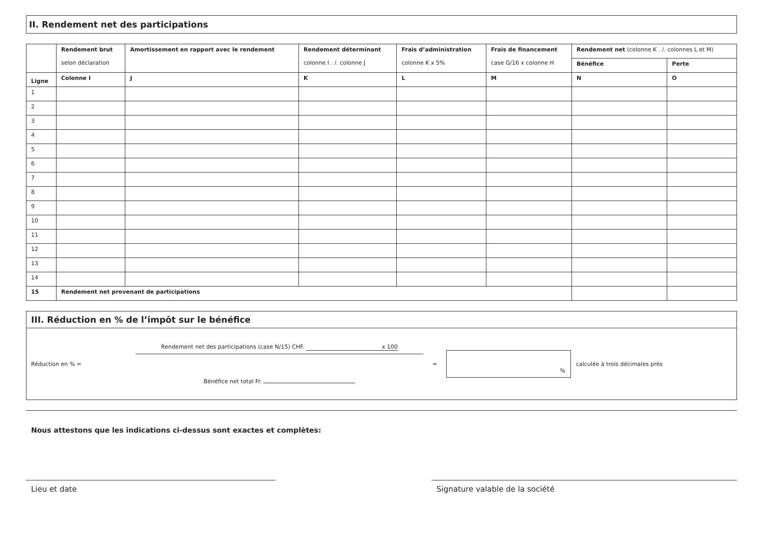II. Rendement net des participations
| | Rendement brut selon déclaration | Amortissement en rapport avec le rendement | Rendement déterminant colonne I . /. colonne J | Frais d’administration colonne K x 5% | Frais de financement case G/16 x colonne H | Rendement net (colonne K . /. colonnes L et M) | |
| | | | | | | Bénéfice | Perte |
| Ligne | Colonne I | J | K | L | M | N | O |
| 1 | | | | | | | |
| 2 | | | | | | | |
| 3 | | | | | | | |
| 4 | | | | | | | |
| 5 | | | | | | | |
| 6 | | | | | | | |
| 7 | | | | | | | |
| 8 | | | | | | | |
| 9 | | | | | | | |
| 10 | | | | | | | |
| 11 | | | | | | | |
| 12 | | | | | | | |
| 13 | | | | | | | |
| 14 | | | | | | | |
| 15 | Rendement net provenant de participations | | | | | | |
III. Réduction en % de l’impôt sur le bénéfice
Réduction en % =
Rendement net des participations (case N/15) CHF. x 100
Bénéfice net total Fr.
=
%
calculée à trois décimales près
Nous attestons que les indications ci-dessus sont exactes et complètes:
Lieu et date Signature valable de la société